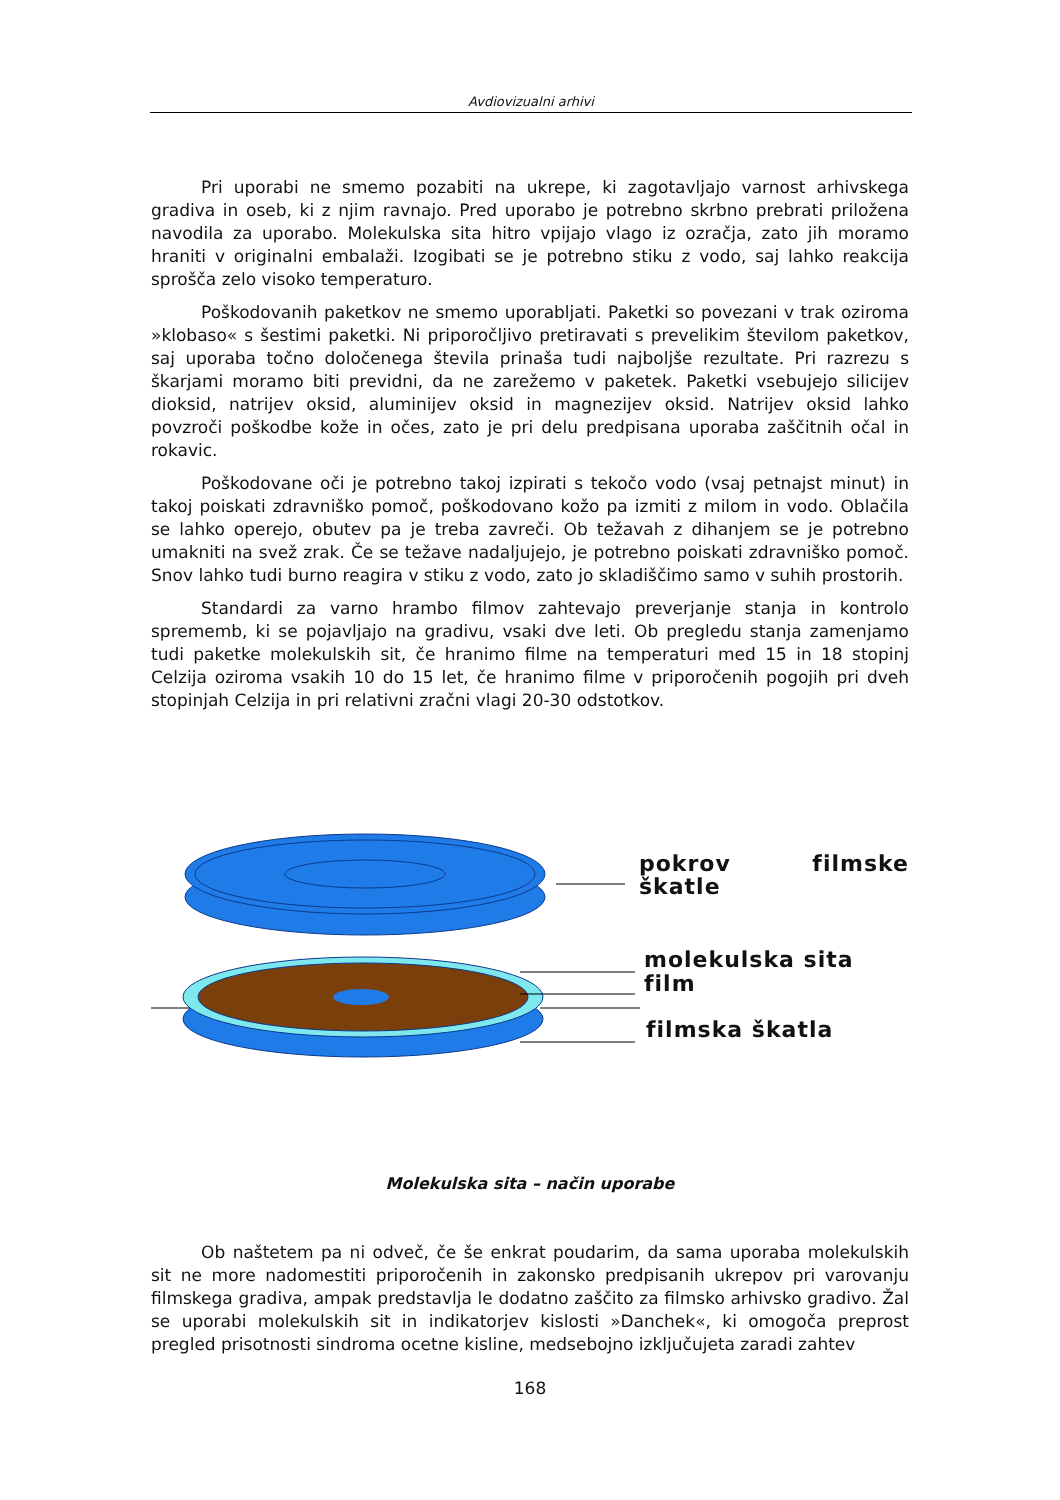Avdiovizualni arhivi
Pri uporabi ne smemo pozabiti na ukrepe, ki zagotavljajo varnost arhivskega gradiva in oseb, ki z njim ravnajo. Pred uporabo je potrebno skrbno prebrati priložena navodila za uporabo. Molekulska sita hitro vpijajo vlago iz ozračja, zato jih moramo hraniti v originalni embalaži. Izogibati se je potrebno stiku z vodo, saj lahko reakcija sprošča zelo visoko temperaturo.
Poškodovanih paketkov ne smemo uporabljati. Paketki so povezani v trak oziroma »klobaso« s šestimi paketki. Ni priporočljivo pretiravati s prevelikim številom paketkov, saj uporaba točno določenega števila prinaša tudi najboljše rezultate. Pri razrezu s škarjami moramo biti previdni, da ne zarežemo v paketek. Paketki vsebujejo silicijev dioksid, natrijev oksid, aluminijev oksid in magnezijev oksid. Natrijev oksid lahko povzroči poškodbe kože in očes, zato je pri delu predpisana uporaba zaščitnih očal in rokavic.
Poškodovane oči je potrebno takoj izpirati s tekočo vodo (vsaj petnajst minut) in takoj poiskati zdravniško pomoč, poškodovano kožo pa izmiti z milom in vodo. Oblačila se lahko operejo, obutev pa je treba zavreči. Ob težavah z dihanjem se je potrebno umakniti na svež zrak. Če se težave nadaljujejo, je potrebno poiskati zdravniško pomoč. Snov lahko tudi burno reagira v stiku z vodo, zato jo skladiščimo samo v suhih prostorih.
Standardi za varno hrambo filmov zahtevajo preverjanje stanja in kontrolo sprememb, ki se pojavljajo na gradivu, vsaki dve leti. Ob pregledu stanja zamenjamo tudi paketke molekulskih sit, če hranimo filme na temperaturi med 15 in 18 stopinj Celzija oziroma vsakih 10 do 15 let, če hranimo filme v priporočenih pogojih pri dveh stopinjah Celzija in pri relativni zračni vlagi 20-30 odstotkov.
pokrov filmske škatle
molekulska sita
film
filmska škatla
Molekulska sita – način uporabe
Ob naštetem pa ni odveč, če še enkrat poudarim, da sama uporaba molekulskih sit ne more nadomestiti priporočenih in zakonsko predpisanih ukrepov pri varovanju filmskega gradiva, ampak predstavlja le dodatno zaščito za filmsko arhivsko gradivo. Žal se uporabi molekulskih sit in indikatorjev kislosti »Danchek«, ki omogoča preprost pregled prisotnosti sindroma ocetne kisline, medsebojno izključujeta zaradi zahtev
168